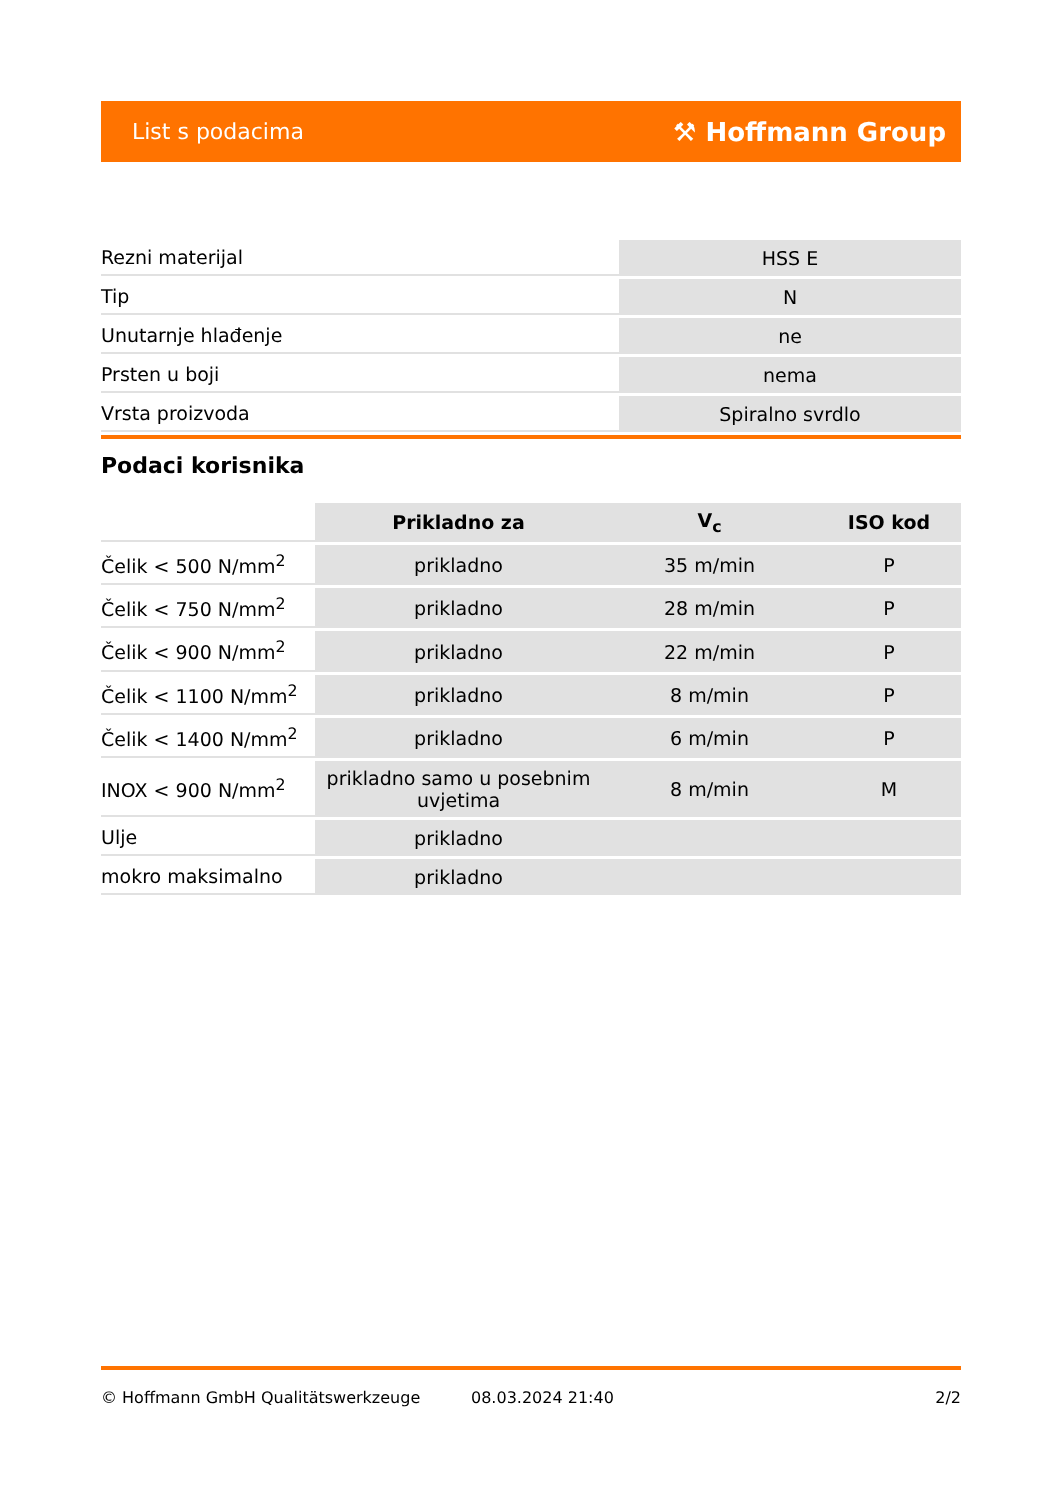List s podacima ⚒ Hoffmann Group
| Rezni materijal | HSS E |
| Tip | N |
| Unutarnje hlađenje | ne |
| Prsten u boji | nema |
| Vrsta proizvoda | Spiralno svrdlo |
Podaci korisnika
| | Prikladno za | V<sub>c</sub> | ISO kod |
| --- | --- | --- | --- |
| Čelik < 500 N/mm<sup>2</sup> | prikladno | 35 m/min | P |
| Čelik < 750 N/mm<sup>2</sup> | prikladno | 28 m/min | P |
| Čelik < 900 N/mm<sup>2</sup> | prikladno | 22 m/min | P |
| Čelik < 1100 N/mm<sup>2</sup> | prikladno | 8 m/min | P |
| Čelik < 1400 N/mm<sup>2</sup> | prikladno | 6 m/min | P |
| INOX < 900 N/mm<sup>2</sup> | prikladno samo u posebnim uvjetima | 8 m/min | M |
| Ulje | prikladno | | |
| mokro maksimalno | prikladno | | |
© Hoffmann GmbH Qualitätswerkzeuge 08.03.2024 21:40 2/2